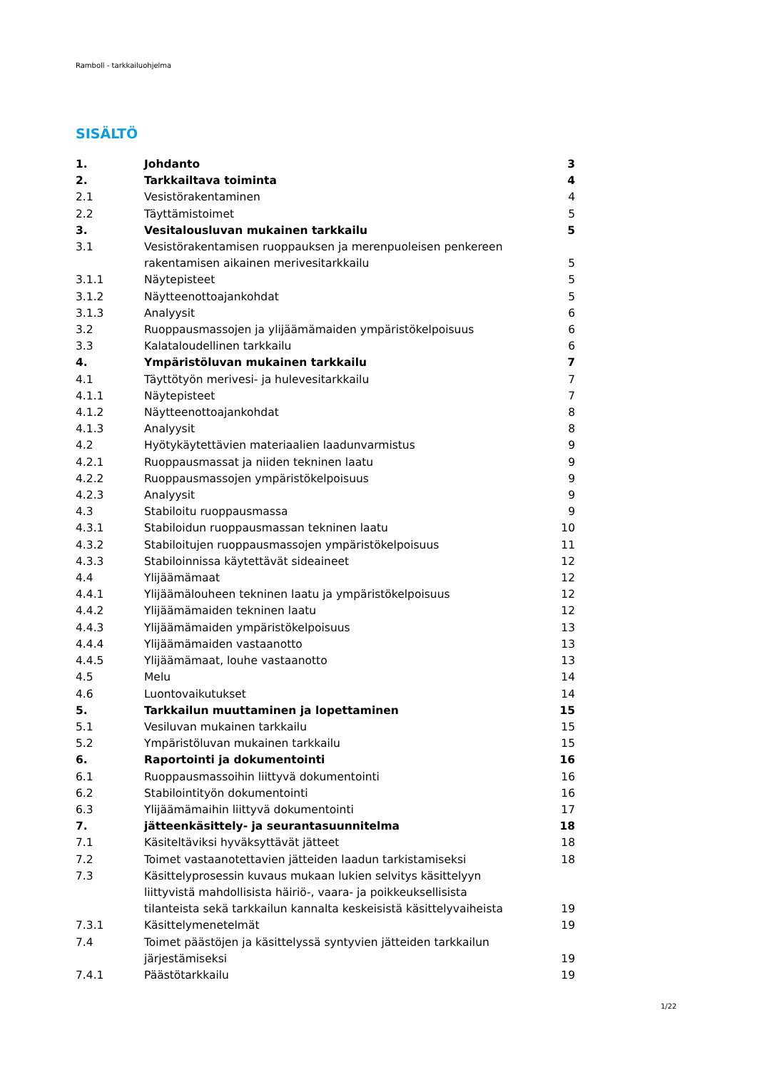Ramboll - tarkkailuohjelma
SISÄLTÖ
| 1. | Johdanto | 3 |
| 2. | Tarkkailtava toiminta | 4 |
| 2.1 | Vesistörakentaminen | 4 |
| 2.2 | Täyttämistoimet | 5 |
| 3. | Vesitalousluvan mukainen tarkkailu | 5 |
| 3.1 | Vesistörakentamisen ruoppauksen ja merenpuoleisen penkereen rakentamisen aikainen merivesitarkkailu | 5 |
| 3.1.1 | Näytepisteet | 5 |
| 3.1.2 | Näytteenottoajankohdat | 5 |
| 3.1.3 | Analyysit | 6 |
| 3.2 | Ruoppausmassojen ja ylijäämämaiden ympäristökelpoisuus | 6 |
| 3.3 | Kalataloudellinen tarkkailu | 6 |
| 4. | Ympäristöluvan mukainen tarkkailu | 7 |
| 4.1 | Täyttötyön merivesi- ja hulevesitarkkailu | 7 |
| 4.1.1 | Näytepisteet | 7 |
| 4.1.2 | Näytteenottoajankohdat | 8 |
| 4.1.3 | Analyysit | 8 |
| 4.2 | Hyötykäytettävien materiaalien laadunvarmistus | 9 |
| 4.2.1 | Ruoppausmassat ja niiden tekninen laatu | 9 |
| 4.2.2 | Ruoppausmassojen ympäristökelpoisuus | 9 |
| 4.2.3 | Analyysit | 9 |
| 4.3 | Stabiloitu ruoppausmassa | 9 |
| 4.3.1 | Stabiloidun ruoppausmassan tekninen laatu | 10 |
| 4.3.2 | Stabiloitujen ruoppausmassojen ympäristökelpoisuus | 11 |
| 4.3.3 | Stabiloinnissa käytettävät sideaineet | 12 |
| 4.4 | Ylijäämämaat | 12 |
| 4.4.1 | Ylijäämälouheen tekninen laatu ja ympäristökelpoisuus | 12 |
| 4.4.2 | Ylijäämämaiden tekninen laatu | 12 |
| 4.4.3 | Ylijäämämaiden ympäristökelpoisuus | 13 |
| 4.4.4 | Ylijäämämaiden vastaanotto | 13 |
| 4.4.5 | Ylijäämämaat, louhe vastaanotto | 13 |
| 4.5 | Melu | 14 |
| 4.6 | Luontovaikutukset | 14 |
| 5. | Tarkkailun muuttaminen ja lopettaminen | 15 |
| 5.1 | Vesiluvan mukainen tarkkailu | 15 |
| 5.2 | Ympäristöluvan mukainen tarkkailu | 15 |
| 6. | Raportointi ja dokumentointi | 16 |
| 6.1 | Ruoppausmassoihin liittyvä dokumentointi | 16 |
| 6.2 | Stabilointityön dokumentointi | 16 |
| 6.3 | Ylijäämämaihin liittyvä dokumentointi | 17 |
| 7. | jätteenkäsittely- ja seurantasuunnitelma | 18 |
| 7.1 | Käsiteltäviksi hyväksyttävät jätteet | 18 |
| 7.2 | Toimet vastaanotettavien jätteiden laadun tarkistamiseksi | 18 |
| 7.3 | Käsittelyprosessin kuvaus mukaan lukien selvitys käsittelyyn liittyvistä mahdollisista häiriö-, vaara- ja poikkeuksellisista tilanteista sekä tarkkailun kannalta keskeisistä käsittelyvaiheista | 19 |
| 7.3.1 | Käsittelymenetelmät | 19 |
| 7.4 | Toimet päästöjen ja käsittelyssä syntyvien jätteiden tarkkailun järjestämiseksi | 19 |
| 7.4.1 | Päästötarkkailu | 19 |
1/22